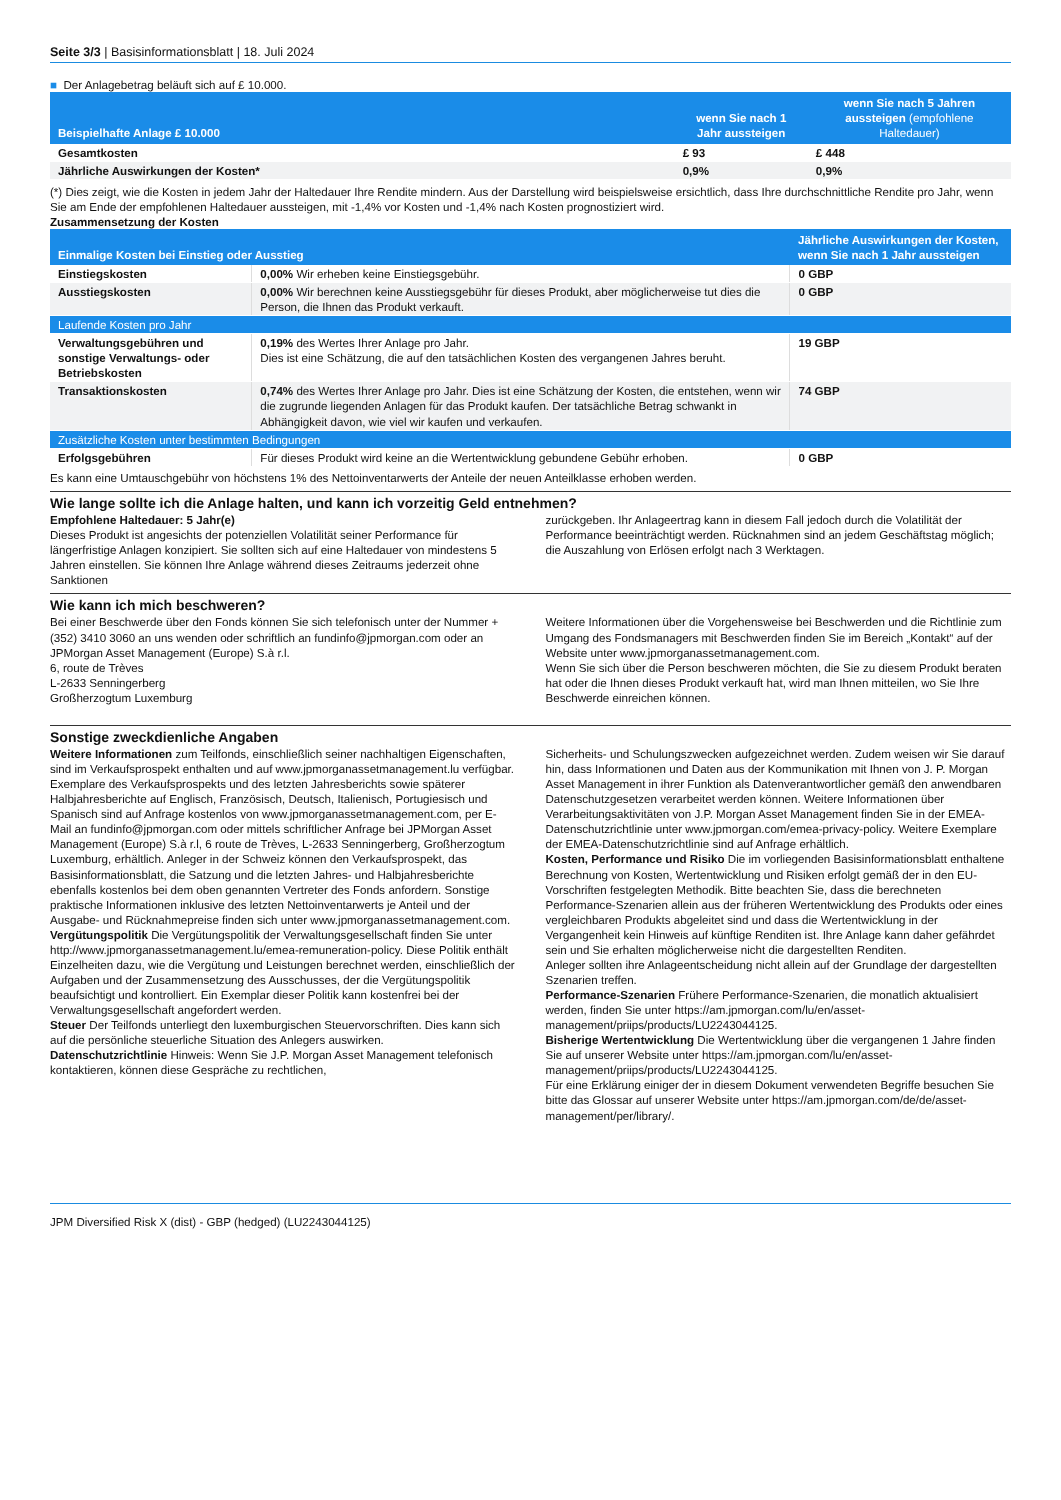Seite 3/3 | Basisinformationsblatt | 18. Juli 2024
■ Der Anlagebetrag beläuft sich auf £ 10.000.
| Beispielhafte Anlage £ 10.000 | wenn Sie nach 1 Jahr aussteigen | wenn Sie nach 5 Jahren aussteigen (empfohlene Haltedauer) |
| --- | --- | --- |
| Gesamtkosten | £ 93 | £ 448 |
| Jährliche Auswirkungen der Kosten* | 0,9% | 0,9% |
(*) Dies zeigt, wie die Kosten in jedem Jahr der Haltedauer Ihre Rendite mindern. Aus der Darstellung wird beispielsweise ersichtlich, dass Ihre durchschnittliche Rendite pro Jahr, wenn Sie am Ende der empfohlenen Haltedauer aussteigen, mit -1,4% vor Kosten und -1,4% nach Kosten prognostiziert wird.
Zusammensetzung der Kosten
| Einmalige Kosten bei Einstieg oder Ausstieg | | Jährliche Auswirkungen der Kosten, wenn Sie nach 1 Jahr aussteigen |
| --- | --- | --- |
| Einstiegskosten | 0,00% Wir erheben keine Einstiegsgebühr. | 0 GBP |
| Ausstiegskosten | 0,00% Wir berechnen keine Ausstiegsgebühr für dieses Produkt, aber möglicherweise tut dies die Person, die Ihnen das Produkt verkauft. | 0 GBP |
| Laufende Kosten pro Jahr | | |
| Verwaltungsgebühren und sonstige Verwaltungs- oder Betriebskosten | 0,19% des Wertes Ihrer Anlage pro Jahr. Dies ist eine Schätzung, die auf den tatsächlichen Kosten des vergangenen Jahres beruht. | 19 GBP |
| Transaktionskosten | 0,74% des Wertes Ihrer Anlage pro Jahr. Dies ist eine Schätzung der Kosten, die entstehen, wenn wir die zugrunde liegenden Anlagen für das Produkt kaufen. Der tatsächliche Betrag schwankt in Abhängigkeit davon, wie viel wir kaufen und verkaufen. | 74 GBP |
| Zusätzliche Kosten unter bestimmten Bedingungen | | |
| Erfolgsgebühren | Für dieses Produkt wird keine an die Wertentwicklung gebundene Gebühr erhoben. | 0 GBP |
Es kann eine Umtauschgebühr von höchstens 1% des Nettoinventarwerts der Anteile der neuen Anteilklasse erhoben werden.
Wie lange sollte ich die Anlage halten, und kann ich vorzeitig Geld entnehmen?
Empfohlene Haltedauer: 5 Jahr(e)
Dieses Produkt ist angesichts der potenziellen Volatilität seiner Performance für längerfristige Anlagen konzipiert. Sie sollten sich auf eine Haltedauer von mindestens 5 Jahren einstellen. Sie können Ihre Anlage während dieses Zeitraums jederzeit ohne Sanktionen
zurückgeben. Ihr Anlageertrag kann in diesem Fall jedoch durch die Volatilität der Performance beeinträchtigt werden. Rücknahmen sind an jedem Geschäftstag möglich; die Auszahlung von Erlösen erfolgt nach 3 Werktagen.
Wie kann ich mich beschweren?
Bei einer Beschwerde über den Fonds können Sie sich telefonisch unter der Nummer +(352) 3410 3060 an uns wenden oder schriftlich an fundinfo@jpmorgan.com oder an
JPMorgan Asset Management (Europe) S.à r.l.
6, route de Trèves
L-2633 Senningerberg
Großherzogtum Luxemburg
Weitere Informationen über die Vorgehensweise bei Beschwerden und die Richtlinie zum Umgang des Fondsmanagers mit Beschwerden finden Sie im Bereich „Kontakt“ auf der Website unter www.jpmorganassetmanagement.com.
Wenn Sie sich über die Person beschweren möchten, die Sie zu diesem Produkt beraten hat oder die Ihnen dieses Produkt verkauft hat, wird man Ihnen mitteilen, wo Sie Ihre Beschwerde einreichen können.
Sonstige zweckdienliche Angaben
Weitere Informationen zum Teilfonds, einschließlich seiner nachhaltigen Eigenschaften, sind im Verkaufsprospekt enthalten und auf www.jpmorganassetmanagement.lu verfügbar. Exemplare des Verkaufsprospekts und des letzten Jahresberichts sowie späterer Halbjahresberichte auf Englisch, Französisch, Deutsch, Italienisch, Portugiesisch und Spanisch sind auf Anfrage kostenlos von www.jpmorganassetmanagement.com, per E-Mail an fundinfo@jpmorgan.com oder mittels schriftlicher Anfrage bei JPMorgan Asset Management (Europe) S.à r.l, 6 route de Trèves, L-2633 Senningerberg, Großherzogtum Luxemburg, erhältlich. Anleger in der Schweiz können den Verkaufsprospekt, das Basisinformationsblatt, die Satzung und die letzten Jahres- und Halbjahresberichte ebenfalls kostenlos bei dem oben genannten Vertreter des Fonds anfordern. Sonstige praktische Informationen inklusive des letzten Nettoinventarwerts je Anteil und der Ausgabe- und Rücknahmepreise finden sich unter www.jpmorganassetmanagement.com.
Vergütungspolitik Die Vergütungspolitik der Verwaltungsgesellschaft finden Sie unter http://www.jpmorganassetmanagement.lu/emea-remuneration-policy. Diese Politik enthält Einzelheiten dazu, wie die Vergütung und Leistungen berechnet werden, einschließlich der Aufgaben und der Zusammensetzung des Ausschusses, der die Vergütungspolitik beaufsichtigt und kontrolliert. Ein Exemplar dieser Politik kann kostenfrei bei der Verwaltungsgesellschaft angefordert werden.
Steuer Der Teilfonds unterliegt den luxemburgischen Steuervorschriften. Dies kann sich auf die persönliche steuerliche Situation des Anlegers auswirken.
Datenschutzrichtlinie Hinweis: Wenn Sie J.P. Morgan Asset Management telefonisch kontaktieren, können diese Gespräche zu rechtlichen,
Sicherheits- und Schulungszwecken aufgezeichnet werden. Zudem weisen wir Sie darauf hin, dass Informationen und Daten aus der Kommunikation mit Ihnen von J. P. Morgan Asset Management in ihrer Funktion als Datenverantwortlicher gemäß den anwendbaren Datenschutzgesetzen verarbeitet werden können. Weitere Informationen über Verarbeitungsaktivitäten von J.P. Morgan Asset Management finden Sie in der EMEA-Datenschutzrichtlinie unter www.jpmorgan.com/emea-privacy-policy. Weitere Exemplare der EMEA-Datenschutzrichtlinie sind auf Anfrage erhältlich.
Kosten, Performance und Risiko Die im vorliegenden Basisinformationsblatt enthaltene Berechnung von Kosten, Wertentwicklung und Risiken erfolgt gemäß der in den EU-Vorschriften festgelegten Methodik. Bitte beachten Sie, dass die berechneten Performance-Szenarien allein aus der früheren Wertentwicklung des Produkts oder eines vergleichbaren Produkts abgeleitet sind und dass die Wertentwicklung in der Vergangenheit kein Hinweis auf künftige Renditen ist. Ihre Anlage kann daher gefährdet sein und Sie erhalten möglicherweise nicht die dargestellten Renditen.
Anleger sollten ihre Anlageentscheidung nicht allein auf der Grundlage der dargestellten Szenarien treffen.
Performance-Szenarien Frühere Performance-Szenarien, die monatlich aktualisiert werden, finden Sie unter https://am.jpmorgan.com/lu/en/asset-management/priips/products/LU2243044125.
Bisherige Wertentwicklung Die Wertentwicklung über die vergangenen 1 Jahre finden Sie auf unserer Website unter https://am.jpmorgan.com/lu/en/asset-management/priips/products/LU2243044125.
Für eine Erklärung einiger der in diesem Dokument verwendeten Begriffe besuchen Sie bitte das Glossar auf unserer Website unter https://am.jpmorgan.com/de/de/asset-management/per/library/.
JPM Diversified Risk X (dist) - GBP (hedged) (LU2243044125)